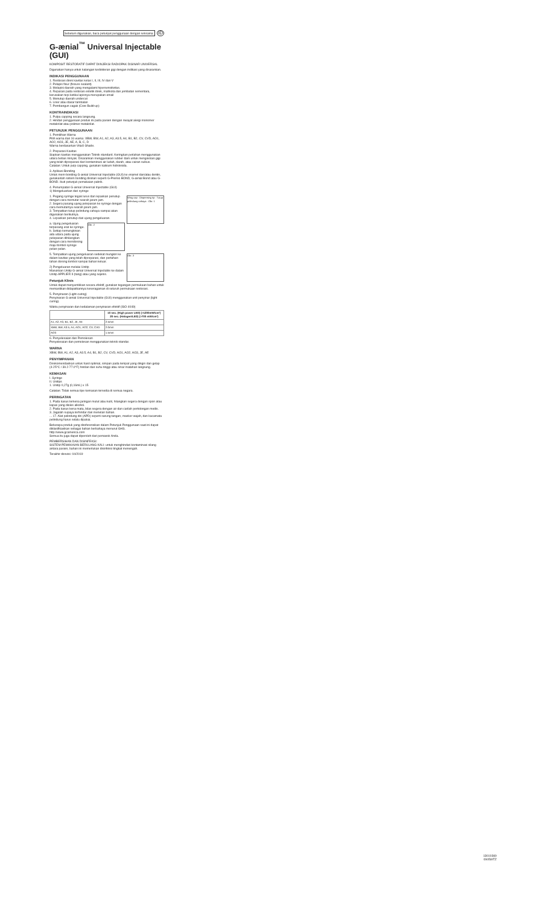Sebelum digunakan, baca petunjuk penggunaan dengan seksama. ID
G-ænial<sup>™</sup> Universal Injectable (GUI)
KOMPOSIT RESTORATIF DAPAT DIINJEKSI RADIOPAK DISINAR UNIVERSAL
Digunakan hanya untuk kalangan kedokteran gigi dengan indikasi yang disarankan.
INDIKASI PENGGUNAAN
1. Restorasi direk kavitas kelas I, II, III, IV dan V
2. Pelapis fisur (fissure sealant)
3. Melapisi daerah yang mengalami hipersensitivitas.
4. Reparasi pada restorasi estetik direk, mahkota dan jembatan sementara, kerusakan tepi ketika lapisnya merupakan email
5. Menutup daerah undercut
6. Liner atau dasar tambalan
7. Pembangun cagak (Core Build-up)
KONTRAINDIKASI
1. Pulpa capping secara langsung.
2. Hindari penggunaan produk ini pada pasien dengan riwayat alergi monomer metakrilat atau polimer metakrilat.
PETUNJUK PENGGUNAAN
1. Pemilihan Warna
Pilih warna dari 16 warna: XBW, BW, A1, A2, A3, A3.5, A4, B1, B2, CV, CVD, AO1, AO2, AO3, JE, AE, A, B, C, D
Warna berdasarkan Vita® Shade.
2. Preparasi Kavitas
Siapkan kavitas menggunakan Teknik standard. Keringkan perlahan menggunakan udara bebas minyak. Disarankan menggunakan rubber dam untuk mengisolasi gigi yang telah dipreparasi dari kontaminasi air ludah, darah, atau cairan sulkus.
Catatan: Untuk pulp capping, gunakan kalsium hidroksida.
3. Aplikasi Bonding
Untuk mem-bonding G-ænial Universal Injectable (GUI) ke enamel dan/atau dentin, gunakanlah sistem bonding disinari seperti G-Premio BOND, G-ænial Bond atau G-BOND. Ikuti petunjuk pemakaian pabrik.
4. Penumpatan G-ænial Universal Injectable (GUI)
1) Mengeluarkan dari syringe
Wing cap · Dispensing tip · Tutup pelindung cahaya · Gbr. 1
1. Pegang syringe tegak lurus dan lepaskan penutup dengan cara memutar searah jarum jam.
2. Segera pasang ujung pelepasan ke syringe dengan cara memutarnya searah jarum jam.
3. Tempatkan tutup pelindung cahaya sampai akan digunakan berikutnya.
4. Lepaskan penutup dari ujung pengeluaran.
Gbr. 2
a. Ujung pengeluaran terpasang erat ke syringe.
b. Setiap kemungkinan ada udara pada ujung pelepasan dihilangkan dengan cara mendorong maju tombol syringe pelan-pelan.
Gbr. 3
5. Tempatkan ujung pengeluaran sedekat mungkin ke dalam kavitas yang telah dipreparasi, dan pertahan-tahan dorong tombol sampai bahan keluar.
2) Pengeluaran melalui Unitip
Masukkan Unitip G-ænial Universal Injectable ke dalam Unitip APPLIER II (tang) atau yang sejenis.
Petunjuk Klinis
Untuk dapat menyuntikkan secara efektif, gunakan tegangan permukaan bahan untuk memastikan didapatkannya keseragaman di seluruh permukaan restorasi.
5. Penyinaran (Light-curing)
Penyinaran G-ænial Universal Injectable (GUI) menggunakan unit penyinar (light curing).
Waktu penyinaran dan kedalaman penyinaran efektif (ISO 4049)
| | 10 sec. (High power LED) (>1200mW/cm²) 20 sec. (Halogen/LED) (>700 mW/cm²) |
| --- | --- |
| A1, A2, A3, B1, B2, JE, AE | 2.5mm |
| XBW, BW, A3.5, A4, AO1, AO2, CV, CVD | 2.0mm |
| AO3 | 1.5mm |
6. Penyelesaian dan Pemolesan
Penyelesaian dan pemolesan menggunakan teknik standar.
WARNA
XBW, BW, A1, A2, A3, A3.5, A4, B1, B2, CV, CVD, AO1, AO2, AO3, JE, AE
PENYIMPANAN
Direkomendasikan untuk hasil optimal, simpan pada tempat yang dingin dan gelap (4-25°C / 39.2-77.0°F) hindari dari suhu tinggi atau sinar matahari langsung.
KEMASAN
I. Syringe
II. Unitips
1. Unitip 0,27g (0,16mL) x 15
Catatan: Tidak semua tipe kemasan tersedia di semua negara.
PERINGATAN
1. Pada kasus terkena jaringan mulut atau kulit, hilangkan segera dengan spon atau kapas yang dioles alkohol.
2. Pada kasus kena mata, bilas segera dengan air dan carilah pertolongan medis.
3. Jagalah supaya terhindar dari menelan bahan.
... 17. Alat pelindung diri (APD) seperti sarung tangan, masker wajah, dan kacamata pelindung harus selalu dipakai.
Beberapa produk yang direferensikan dalam Petunjuk Penggunaan saat ini dapat diklasifikasikan sebagai bahan berbahaya menurut GHS.
http://www.gcamerica.com
Semua itu juga dapat diperoleh dari pemasok Anda.
PEMBERSIHAN DAN DISINFEKSI:
SISTEM PEMAKAIAN BERULANG KALI: untuk menghindari kontaminasi silang antara pasien, bahan ini memerlukan disinfeksi tingkat menengah.
Terakhir direvisi: 04/2019
13010369
09059ITZ